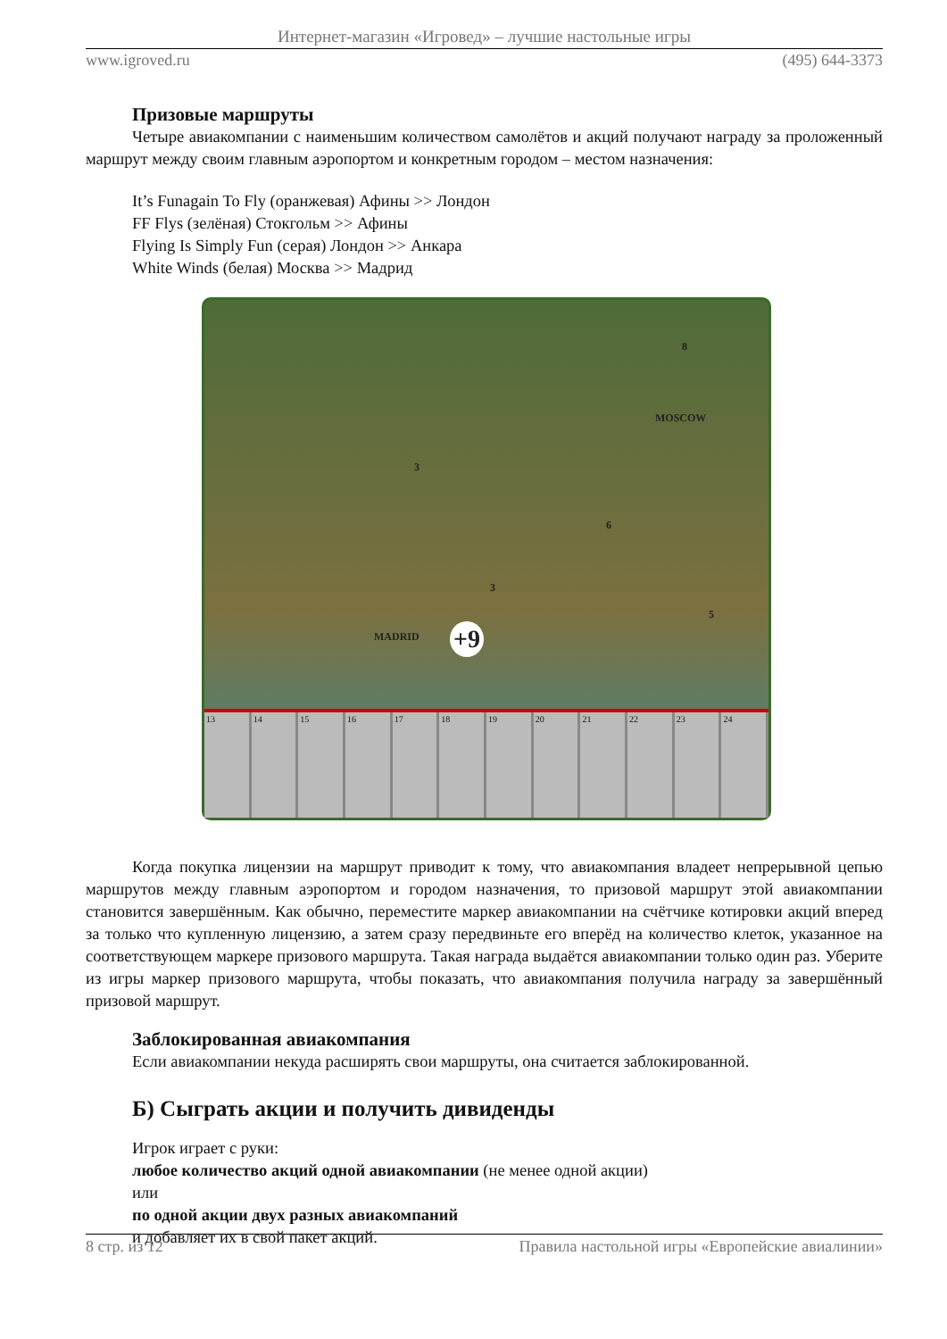Интернет-магазин «Игровед» – лучшие настольные игры
www.igroved.ru (495) 644-3373
Призовые маршруты
Четыре авиакомпании с наименьшим количеством самолётов и акций получают награду за проложенный маршрут между своим главным аэропортом и конкретным городом – местом назначения:
It’s Funagain To Fly (оранжевая) Афины >> Лондон
FF Flys (зелёная) Стокгольм >> Афины
Flying Is Simply Fun (серая) Лондон >> Анкара
White Winds (белая) Москва >> Мадрид
MOSCOW
MADRID +9
8
3
6
3
5
13 14 15 16 17 18 19 20 21 22 23 24
Когда покупка лицензии на маршрут приводит к тому, что авиакомпания владеет непрерывной цепью маршрутов между главным аэропортом и городом назначения, то призовой маршрут этой авиакомпании становится завершённым. Как обычно, переместите маркер авиакомпании на счётчике котировки акций вперед за только что купленную лицензию, а затем сразу передвиньте его вперёд на количество клеток, указанное на соответствующем маркере призового маршрута. Такая награда выдаётся авиакомпании только один раз. Уберите из игры маркер призового маршрута, чтобы показать, что авиакомпания получила награду за завершённый призовой маршрут.
Заблокированная авиакомпания
Если авиакомпании некуда расширять свои маршруты, она считается заблокированной.
Б) Сыграть акции и получить дивиденды
Игрок играет с руки:
любое количество акций одной авиакомпании (не менее одной акции)
или
по одной акции двух разных авиакомпаний
и добавляет их в свой пакет акций.
8 стр. из 12 Правила настольной игры «Европейские авиалинии»